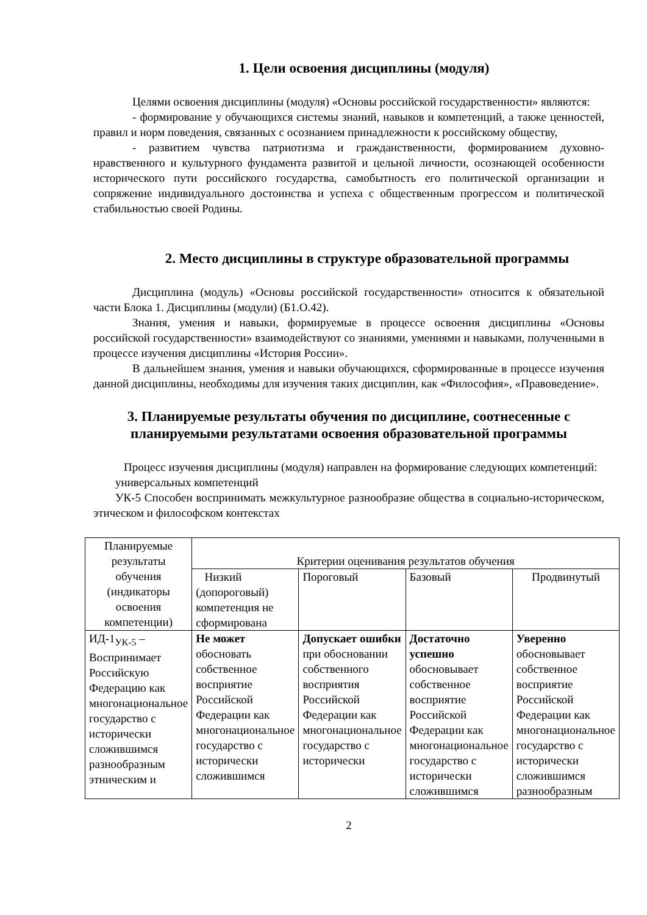1. Цели освоения дисциплины (модуля)
Целями освоения дисциплины (модуля) «Основы российской государственности» являются:
- формирование у обучающихся системы знаний, навыков и компетенций, а также ценностей, правил и норм поведения, связанных с осознанием принадлежности к российскому обществу,
- развитием чувства патриотизма и гражданственности, формированием духовно-нравственного и культурного фундамента развитой и цельной личности, осознающей особенности исторического пути российского государства, самобытность его политической организации и сопряжение индивидуального достоинства и успеха с общественным прогрессом и политической стабильностью своей Родины.
2. Место дисциплины в структуре образовательной программы
Дисциплина (модуль) «Основы российской государственности» относится к обязательной части Блока 1. Дисциплины (модули) (Б1.О.42).
Знания, умения и навыки, формируемые в процессе освоения дисциплины «Основы российской государственности» взаимодействуют со знаниями, умениями и навыками, полученными в процессе изучения дисциплины «История России».
В дальнейшем знания, умения и навыки обучающихся, сформированные в процессе изучения данной дисциплины, необходимы для изучения таких дисциплин, как «Философия», «Правоведение».
3. Планируемые результаты обучения по дисциплине, соотнесенные с планируемыми результатами освоения образовательной программы
Процесс изучения дисциплины (модуля) направлен на формирование следующих компетенций:
универсальных компетенций
УК-5 Способен воспринимать межкультурное разнообразие общества в социально-историческом, этическом и философском контекстах
| Планируемые результаты обучения (индикаторы освоения компетенции) | Критерии оценивания результатов обучения | | | |
| --- | --- | --- | --- | --- |
| | Низкий (допороговый) компетенция не сформирована | Пороговый | Базовый | Продвинутый |
| ИД-1<sub>УК-5</sub> – Воспринимает Российскую Федерацию как многонациональное государство с исторически сложившимся разнообразным этническим и | Не может обосновать собственное восприятие Российской Федерации как многонациональное государство с исторически сложившимся | Допускает ошибки при обосновании собственного восприятия Российской Федерации как многонациональное государство с исторически | Достаточно успешно обосновывает собственное восприятие Российской Федерации как многонациональное государство с исторически сложившимся | Уверенно обосновывает собственное восприятие Российской Федерации как многонациональное государство с исторически сложившимся разнообразным |
2